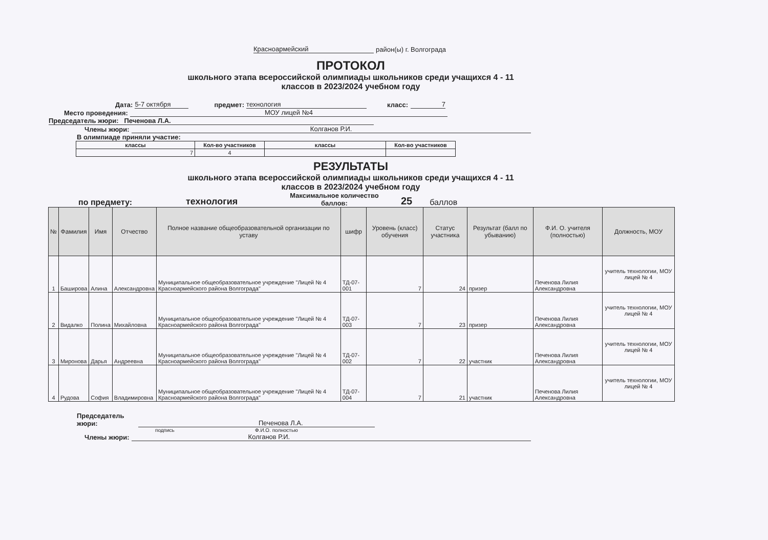Красноармейский район(ы) г. Волгограда
ПРОТОКОЛ
школьного этапа всероссийской олимпиады школьников среди учащихся 4 - 11
классов в 2023/2024 учебном году
Дата: 5-7 октября предмет: технология класс: 7
Место проведения: МОУ лицей №4
Председатель жюри: Печенова Л.А.
Члены жюри: Колганов Р.И.
В олимпиаде приняли участие:
| классы | Кол-во участников | классы | Кол-во участников |
| --- | --- | --- | --- |
| 7 | 4 | | |
РЕЗУЛЬТАТЫ
школьного этапа всероссийской олимпиады школьников среди учащихся 4 - 11
классов в 2023/2024 учебном году
по предмету: технология Максимальное количество баллов: 25 баллов
| № | Фамилия | Имя | Отчество | Полное название общеобразовательной организации по уставу | шифр | Уровень (класс) обучения | Статус участника | Результат (балл по убыванию) | Ф.И. О. учителя (полностью) | Должность, МОУ |
| --- | --- | --- | --- | --- | --- | --- | --- | --- | --- | --- |
| 1 | Баширова | Алина | Александровна | Муниципальное общеобразовательное учреждение "Лицей № 4 Красноармейского района Волгограда" | ТД-07-001 | 7 | 24 | призер | Печенова Лилия Александровна | учитель технологии, МОУ лицей № 4 |
| 2 | Видалко | Полина | Михайловна | Муниципальное общеобразовательное учреждение "Лицей № 4 Красноармейского района Волгограда" | ТД-07-003 | 7 | 23 | призер | Печенова Лилия Александровна | учитель технологии, МОУ лицей № 4 |
| 3 | Миронова | Дарья | Андреевна | Муниципальное общеобразовательное учреждение "Лицей № 4 Красноармейского района Волгограда" | ТД-07-002 | 7 | 22 | участник | Печенова Лилия Александровна | учитель технологии, МОУ лицей № 4 |
| 4 | Рудова | София | Владимировна | Муниципальное общеобразовательное учреждение "Лицей № 4 Красноармейского района Волгограда" | ТД-07-004 | 7 | 21 | участник | Печенова Лилия Александровна | учитель технологии, МОУ лицей № 4 |
Председатель жюри: Печенова Л.А.
подпись Ф.И.О. полностью
Члены жюри: Колганов Р.И.